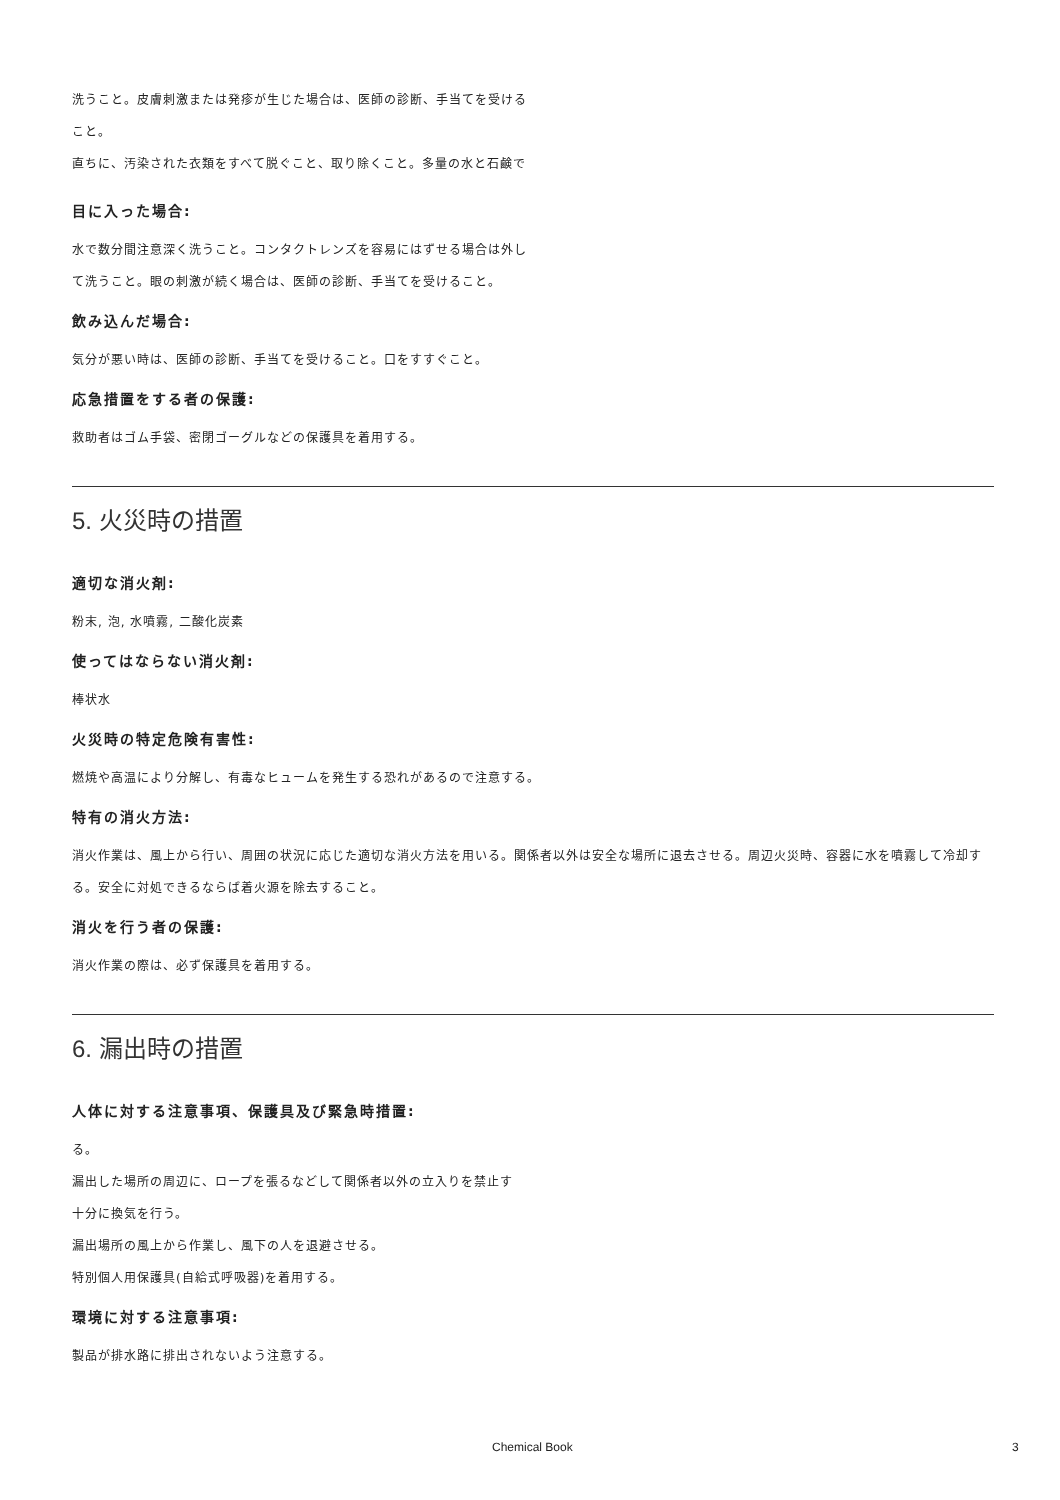洗うこと。皮膚刺激または発疹が生じた場合は、医師の診断、手当てを受ける
こと。
直ちに、汚染された衣類をすべて脱ぐこと、取り除くこと。多量の水と石鹸で
目に入った場合:
水で数分間注意深く洗うこと。コンタクトレンズを容易にはずせる場合は外し
て洗うこと。眼の刺激が続く場合は、医師の診断、手当てを受けること。
飲み込んだ場合:
気分が悪い時は、医師の診断、手当てを受けること。口をすすぐこと。
応急措置をする者の保護:
救助者はゴム手袋、密閉ゴーグルなどの保護具を着用する。
5. 火災時の措置
適切な消火剤:
粉末, 泡, 水噴霧, 二酸化炭素
使ってはならない消火剤:
棒状水
火災時の特定危険有害性:
燃焼や高温により分解し、有毒なヒュームを発生する恐れがあるので注意する。
特有の消火方法:
消火作業は、風上から行い、周囲の状況に応じた適切な消火方法を用いる。関係者以外は安全な場所に退去させる。周辺火災時、容器に水を噴霧して冷却する。安全に対処できるならば着火源を除去すること。
消火を行う者の保護:
消火作業の際は、必ず保護具を着用する。
6. 漏出時の措置
人体に対する注意事項、保護具及び緊急時措置:
る。
漏出した場所の周辺に、ロープを張るなどして関係者以外の立入りを禁止す
十分に換気を行う。
漏出場所の風上から作業し、風下の人を退避させる。
特別個人用保護具(自給式呼吸器)を着用する。
環境に対する注意事項:
製品が排水路に排出されないよう注意する。
Chemical Book 3